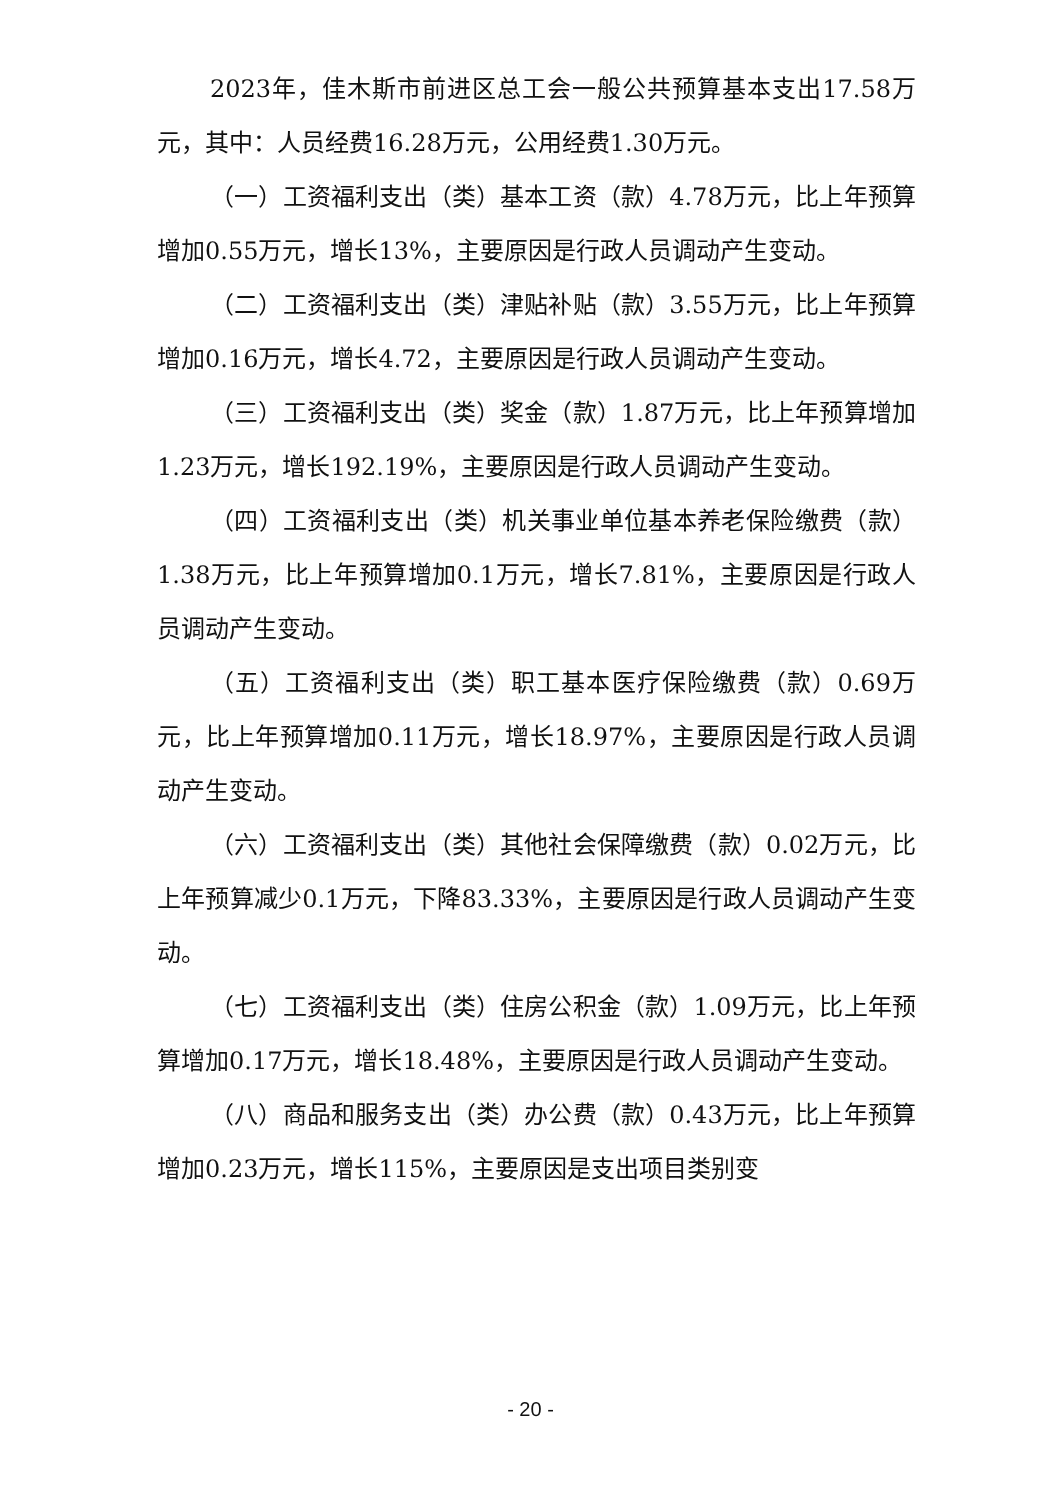2023年，佳木斯市前进区总工会一般公共预算基本支出17.58万元，其中：人员经费16.28万元，公用经费1.30万元。
（一）工资福利支出（类）基本工资（款）4.78万元，比上年预算增加0.55万元，增长13%，主要原因是行政人员调动产生变动。
（二）工资福利支出（类）津贴补贴（款）3.55万元，比上年预算增加0.16万元，增长4.72，主要原因是行政人员调动产生变动。
（三）工资福利支出（类）奖金（款）1.87万元，比上年预算增加1.23万元，增长192.19%，主要原因是行政人员调动产生变动。
（四）工资福利支出（类）机关事业单位基本养老保险缴费（款）1.38万元，比上年预算增加0.1万元，增长7.81%，主要原因是行政人员调动产生变动。
（五）工资福利支出（类）职工基本医疗保险缴费（款）0.69万元，比上年预算增加0.11万元，增长18.97%，主要原因是行政人员调动产生变动。
（六）工资福利支出（类）其他社会保障缴费（款）0.02万元，比上年预算减少0.1万元，下降83.33%，主要原因是行政人员调动产生变动。
（七）工资福利支出（类）住房公积金（款）1.09万元，比上年预算增加0.17万元，增长18.48%，主要原因是行政人员调动产生变动。
（八）商品和服务支出（类）办公费（款）0.43万元，比上年预算增加0.23万元，增长115%，主要原因是支出项目类别变
- 20 -